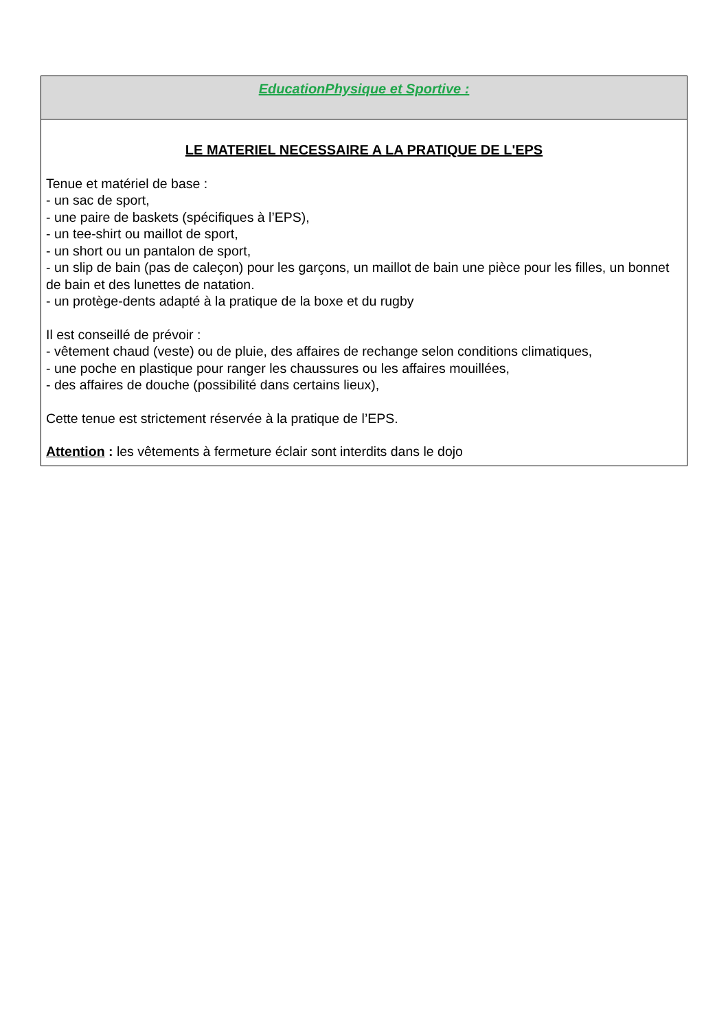| EducationPhysique et Sportive : |
| LE MATERIEL NECESSAIRE A LA PRATIQUE DE L'EPS Tenue et matériel de base : - un sac de sport, - une paire de baskets (spécifiques à l’EPS), - un tee-shirt ou maillot de sport, - un short ou un pantalon de sport, - un slip de bain (pas de caleçon) pour les garçons, un maillot de bain une pièce pour les filles, un bonnet de bain et des lunettes de natation. - un protège-dents adapté à la pratique de la boxe et du rugby Il est conseillé de prévoir : - vêtement chaud (veste) ou de pluie, des affaires de rechange selon conditions climatiques, - une poche en plastique pour ranger les chaussures ou les affaires mouillées, - des affaires de douche (possibilité dans certains lieux), Cette tenue est strictement réservée à la pratique de l’EPS. Attention : les vêtements à fermeture éclair sont interdits dans le dojo |